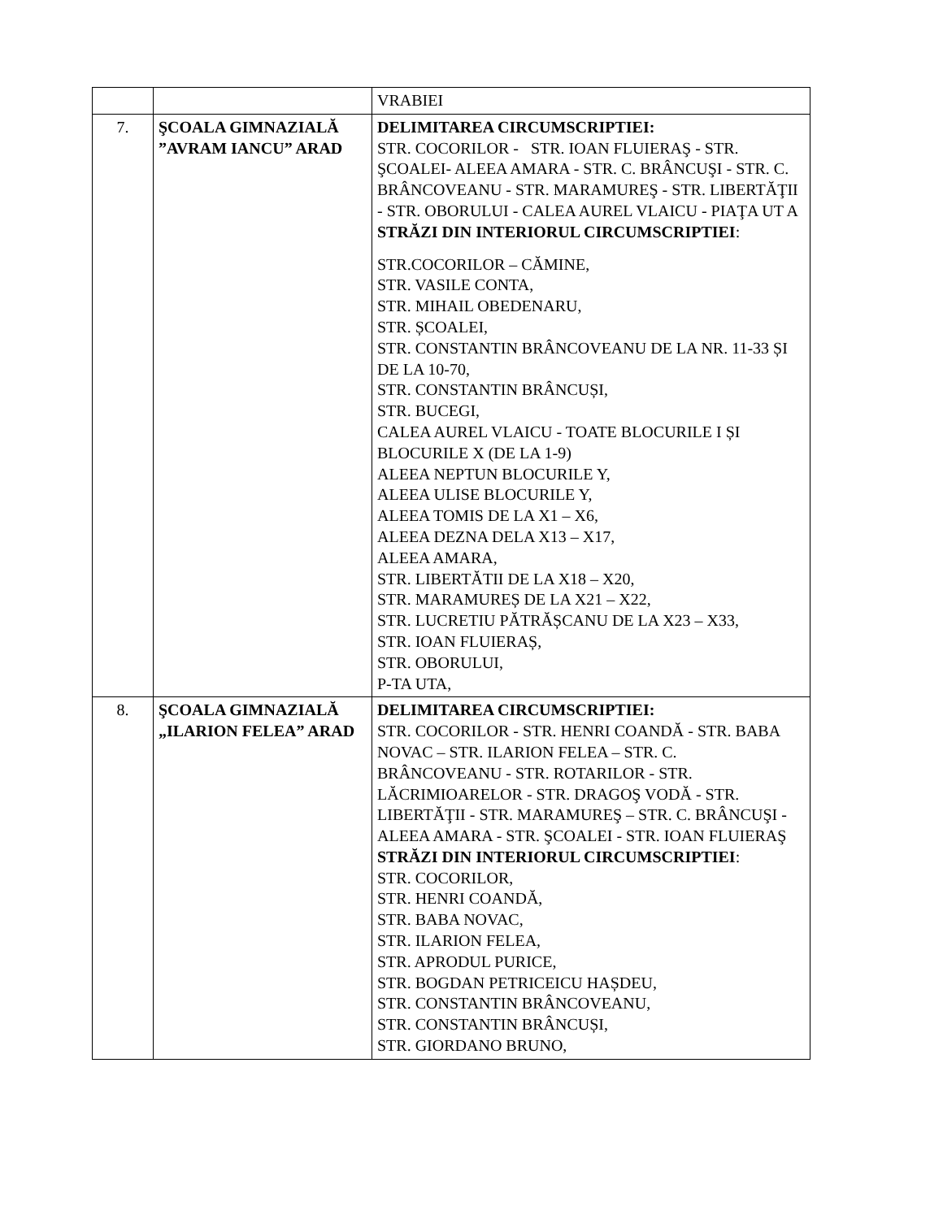| | | VRABIEI |
| 7. | ŞCOALA GIMNAZIALĂ ”AVRAM IANCU” ARAD | DELIMITAREA CIRCUMSCRIPTIEI: STR. COCORILOR - STR. IOAN FLUIERAŞ - STR. ŞCOALEI- ALEEA AMARA - STR. C. BRÂNCUŞI - STR. C. BRÂNCOVEANU - STR. MARAMUREŞ - STR. LIBERTĂŢII - STR. OBORULUI - CALEA AUREL VLAICU - PIAŢA UT A STRĂZI DIN INTERIORUL CIRCUMSCRIPTIEI : STR.COCORILOR – CĂMINE, STR. VASILE CONTA, STR. MIHAIL OBEDENARU, STR. ȘCOALEI, STR. CONSTANTIN BRÂNCOVEANU DE LA NR. 11-33 ȘI DE LA 10-70, STR. CONSTANTIN BRÂNCUȘI, STR. BUCEGI, CALEA AUREL VLAICU - TOATE BLOCURILE I ȘI BLOCURILE X (DE LA 1-9) ALEEA NEPTUN BLOCURILE Y, ALEEA ULISE BLOCURILE Y, ALEEA TOMIS DE LA X1 – X6, ALEEA DEZNA DELA X13 – X17, ALEEA AMARA, STR. LIBERTĂTII DE LA X18 – X20, STR. MARAMUREȘ DE LA X21 – X22, STR. LUCRETIU PĂTRĂȘCANU DE LA X23 – X33, STR. IOAN FLUIERAȘ, STR. OBORULUI, P-TA UTA, |
| 8. | ŞCOALA GIMNAZIALĂ „ILARION FELEA” ARAD | DELIMITAREA CIRCUMSCRIPTIEI: STR. COCORILOR - STR. HENRI COANDĂ - STR. BABA NOVAC – STR. ILARION FELEA – STR. C. BRÂNCOVEANU - STR. ROTARILOR - STR. LĂCRIMIOARELOR - STR. DRAGOŞ VODĂ - STR. LIBERTĂŢII - STR. MARAMUREŞ – STR. C. BRÂNCUŞI - ALEEA AMARA - STR. ŞCOALEI - STR. IOAN FLUIERAŞ STRĂZI DIN INTERIORUL CIRCUMSCRIPTIEI : STR. COCORILOR, STR. HENRI COANDĂ, STR. BABA NOVAC, STR. ILARION FELEA, STR. APRODUL PURICE, STR. BOGDAN PETRICEICU HAȘDEU, STR. CONSTANTIN BRÂNCOVEANU, STR. CONSTANTIN BRÂNCUȘI, STR. GIORDANO BRUNO, |